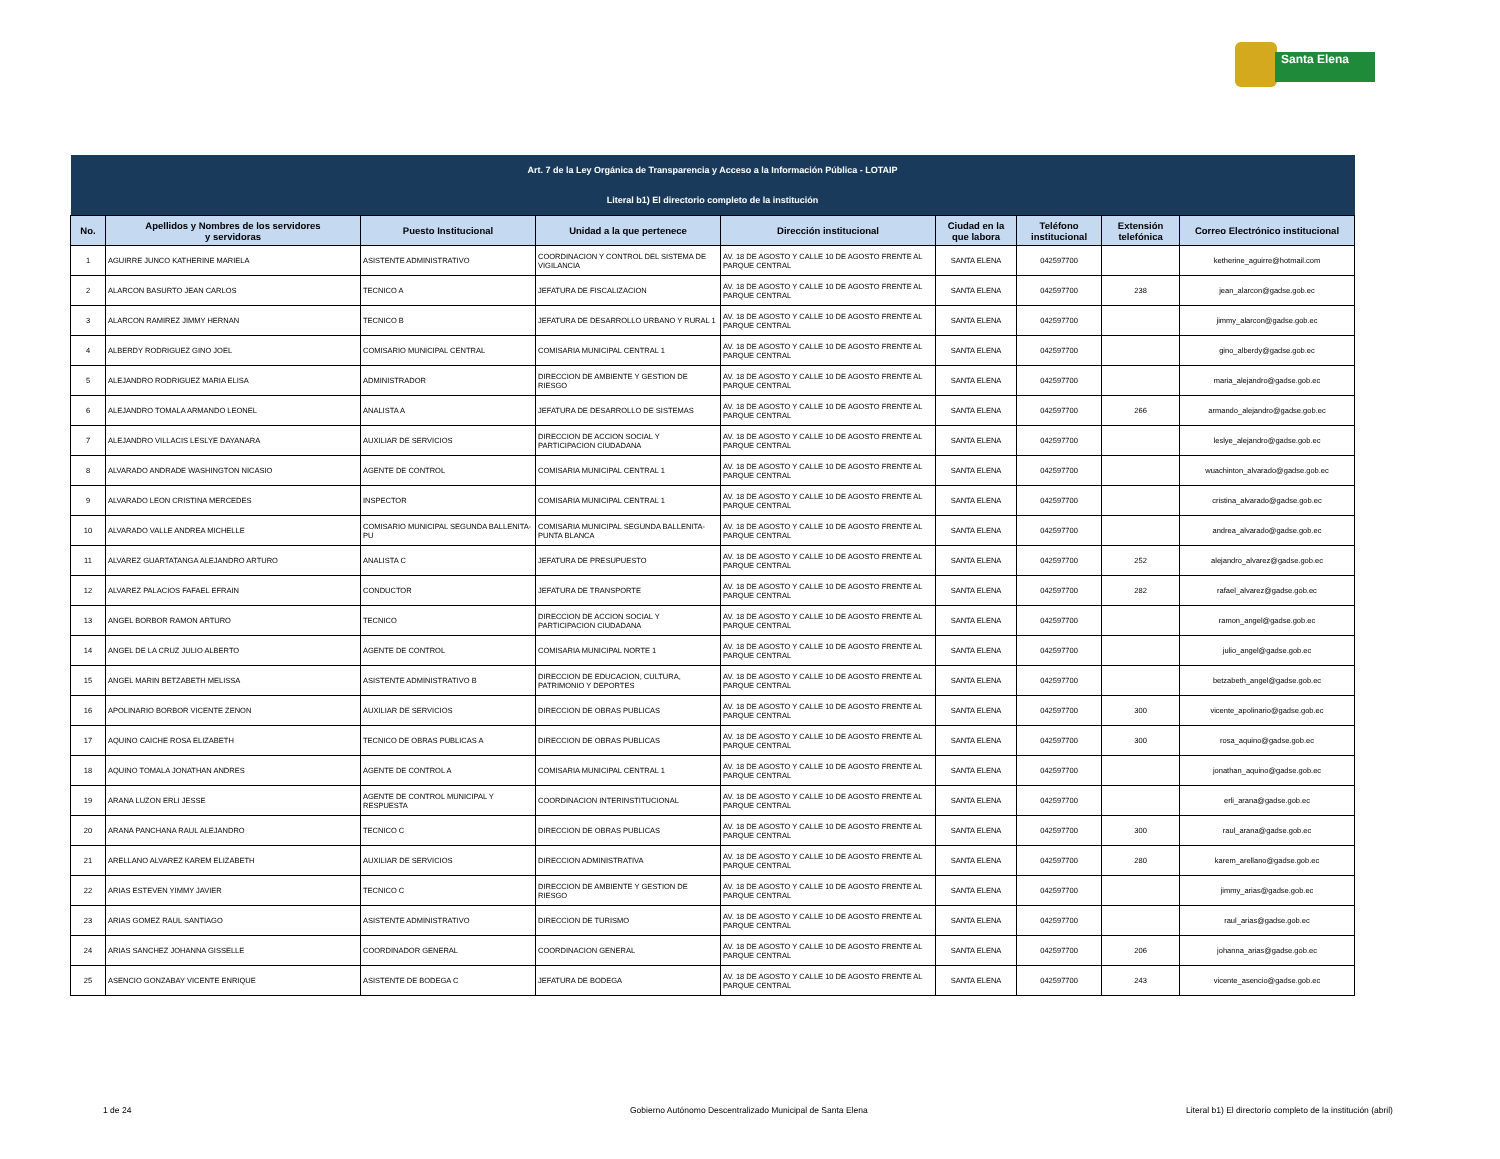Santa Elena
| Art. 7 de la Ley Orgánica de Transparencia y Acceso a la Información Pública - LOTAIP | | | | | | | | |
| --- | --- | --- | --- | --- | --- | --- | --- | --- |
| Literal b1) El directorio completo de la institución | | | | | | | | |
| No. | Apellidos y Nombres de los servidores y servidoras | Puesto Institucional | Unidad a la que pertenece | Dirección institucional | Ciudad en la que labora | Teléfono institucional | Extensión telefónica | Correo Electrónico institucional |
| 1 | AGUIRRE JUNCO KATHERINE MARIELA | ASISTENTE ADMINISTRATIVO | COORDINACION Y CONTROL DEL SISTEMA DE VIGILANCIA | AV. 18 DE AGOSTO Y CALLE 10 DE AGOSTO FRENTE AL PARQUE CENTRAL | SANTA ELENA | 042597700 | | ketherine_aguirre@hotmail.com |
| 2 | ALARCON BASURTO JEAN CARLOS | TECNICO A | JEFATURA DE FISCALIZACION | AV. 18 DE AGOSTO Y CALLE 10 DE AGOSTO FRENTE AL PARQUE CENTRAL | SANTA ELENA | 042597700 | 238 | jean_alarcon@gadse.gob.ec |
| 3 | ALARCON RAMIREZ JIMMY HERNAN | TECNICO B | JEFATURA DE DESARROLLO URBANO Y RURAL 1 | AV. 18 DE AGOSTO Y CALLE 10 DE AGOSTO FRENTE AL PARQUE CENTRAL | SANTA ELENA | 042597700 | | jimmy_alarcon@gadse.gob.ec |
| 4 | ALBERDY RODRIGUEZ GINO JOEL | COMISARIO MUNICIPAL CENTRAL | COMISARIA MUNICIPAL CENTRAL 1 | AV. 18 DE AGOSTO Y CALLE 10 DE AGOSTO FRENTE AL PARQUE CENTRAL | SANTA ELENA | 042597700 | | gino_alberdy@gadse.gob.ec |
| 5 | ALEJANDRO RODRIGUEZ MARIA ELISA | ADMINISTRADOR | DIRECCION DE AMBIENTE Y GESTION DE RIESGO | AV. 18 DE AGOSTO Y CALLE 10 DE AGOSTO FRENTE AL PARQUE CENTRAL | SANTA ELENA | 042597700 | | maria_alejandro@gadse.gob.ec |
| 6 | ALEJANDRO TOMALA ARMANDO LEONEL | ANALISTA A | JEFATURA DE DESARROLLO DE SISTEMAS | AV. 18 DE AGOSTO Y CALLE 10 DE AGOSTO FRENTE AL PARQUE CENTRAL | SANTA ELENA | 042597700 | 266 | armando_alejandro@gadse.gob.ec |
| 7 | ALEJANDRO VILLACIS LESLYE DAYANARA | AUXILIAR DE SERVICIOS | DIRECCION DE ACCION SOCIAL Y PARTICIPACION CIUDADANA | AV. 18 DE AGOSTO Y CALLE 10 DE AGOSTO FRENTE AL PARQUE CENTRAL | SANTA ELENA | 042597700 | | leslye_alejandro@gadse.gob.ec |
| 8 | ALVARADO ANDRADE WASHINGTON NICASIO | AGENTE DE CONTROL | COMISARIA MUNICIPAL CENTRAL 1 | AV. 18 DE AGOSTO Y CALLE 10 DE AGOSTO FRENTE AL PARQUE CENTRAL | SANTA ELENA | 042597700 | | wuachinton_alvarado@gadse.gob.ec |
| 9 | ALVARADO LEON CRISTINA MERCEDES | INSPECTOR | COMISARIA MUNICIPAL CENTRAL 1 | AV. 18 DE AGOSTO Y CALLE 10 DE AGOSTO FRENTE AL PARQUE CENTRAL | SANTA ELENA | 042597700 | | cristina_alvarado@gadse.gob.ec |
| 10 | ALVARADO VALLE ANDREA MICHELLE | COMISARIO MUNICIPAL SEGUNDA BALLENITA-PU | COMISARIA MUNICIPAL SEGUNDA BALLENITA-PUNTA BLANCA | AV. 18 DE AGOSTO Y CALLE 10 DE AGOSTO FRENTE AL PARQUE CENTRAL | SANTA ELENA | 042597700 | | andrea_alvarado@gadse.gob.ec |
| 11 | ALVAREZ GUARTATANGA ALEJANDRO ARTURO | ANALISTA C | JEFATURA DE PRESUPUESTO | AV. 18 DE AGOSTO Y CALLE 10 DE AGOSTO FRENTE AL PARQUE CENTRAL | SANTA ELENA | 042597700 | 252 | alejandro_alvarez@gadse.gob.ec |
| 12 | ALVAREZ PALACIOS FAFAEL EFRAIN | CONDUCTOR | JEFATURA DE TRANSPORTE | AV. 18 DE AGOSTO Y CALLE 10 DE AGOSTO FRENTE AL PARQUE CENTRAL | SANTA ELENA | 042597700 | 282 | rafael_alvarez@gadse.gob.ec |
| 13 | ANGEL BORBOR RAMON ARTURO | TECNICO | DIRECCION DE ACCION SOCIAL Y PARTICIPACION CIUDADANA | AV. 18 DE AGOSTO Y CALLE 10 DE AGOSTO FRENTE AL PARQUE CENTRAL | SANTA ELENA | 042597700 | | ramon_angel@gadse.gob.ec |
| 14 | ANGEL DE LA CRUZ JULIO ALBERTO | AGENTE DE CONTROL | COMISARIA MUNICIPAL NORTE 1 | AV. 18 DE AGOSTO Y CALLE 10 DE AGOSTO FRENTE AL PARQUE CENTRAL | SANTA ELENA | 042597700 | | julio_angel@gadse.gob.ec |
| 15 | ANGEL MARIN BETZABETH MELISSA | ASISTENTE ADMINISTRATIVO B | DIRECCION DE EDUCACION, CULTURA, PATRIMONIO Y DEPORTES | AV. 18 DE AGOSTO Y CALLE 10 DE AGOSTO FRENTE AL PARQUE CENTRAL | SANTA ELENA | 042597700 | | betzabeth_angel@gadse.gob.ec |
| 16 | APOLINARIO BORBOR VICENTE ZENON | AUXILIAR DE SERVICIOS | DIRECCION DE OBRAS PUBLICAS | AV. 18 DE AGOSTO Y CALLE 10 DE AGOSTO FRENTE AL PARQUE CENTRAL | SANTA ELENA | 042597700 | 300 | vicente_apolinario@gadse.gob.ec |
| 17 | AQUINO CAICHE ROSA ELIZABETH | TECNICO DE OBRAS PUBLICAS A | DIRECCION DE OBRAS PUBLICAS | AV. 18 DE AGOSTO Y CALLE 10 DE AGOSTO FRENTE AL PARQUE CENTRAL | SANTA ELENA | 042597700 | 300 | rosa_aquino@gadse.gob.ec |
| 18 | AQUINO TOMALA JONATHAN ANDRES | AGENTE DE CONTROL A | COMISARIA MUNICIPAL CENTRAL 1 | AV. 18 DE AGOSTO Y CALLE 10 DE AGOSTO FRENTE AL PARQUE CENTRAL | SANTA ELENA | 042597700 | | jonathan_aquino@gadse.gob.ec |
| 19 | ARANA LUZON ERLI JESSE | AGENTE DE CONTROL MUNICIPAL Y RESPUESTA | COORDINACION INTERINSTITUCIONAL | AV. 18 DE AGOSTO Y CALLE 10 DE AGOSTO FRENTE AL PARQUE CENTRAL | SANTA ELENA | 042597700 | | erli_arana@gadse.gob.ec |
| 20 | ARANA PANCHANA RAUL ALEJANDRO | TECNICO C | DIRECCION DE OBRAS PUBLICAS | AV. 18 DE AGOSTO Y CALLE 10 DE AGOSTO FRENTE AL PARQUE CENTRAL | SANTA ELENA | 042597700 | 300 | raul_arana@gadse.gob.ec |
| 21 | ARELLANO ALVAREZ KAREM ELIZABETH | AUXILIAR DE SERVICIOS | DIRECCION ADMINISTRATIVA | AV. 18 DE AGOSTO Y CALLE 10 DE AGOSTO FRENTE AL PARQUE CENTRAL | SANTA ELENA | 042597700 | 280 | karem_arellano@gadse.gob.ec |
| 22 | ARIAS ESTEVEN YIMMY JAVIER | TECNICO C | DIRECCION DE AMBIENTE Y GESTION DE RIESGO | AV. 18 DE AGOSTO Y CALLE 10 DE AGOSTO FRENTE AL PARQUE CENTRAL | SANTA ELENA | 042597700 | | jimmy_arias@gadse.gob.ec |
| 23 | ARIAS GOMEZ RAUL SANTIAGO | ASISTENTE ADMINISTRATIVO | DIRECCION DE TURISMO | AV. 18 DE AGOSTO Y CALLE 10 DE AGOSTO FRENTE AL PARQUE CENTRAL | SANTA ELENA | 042597700 | | raul_arias@gadse.gob.ec |
| 24 | ARIAS SANCHEZ JOHANNA GISSELLE | COORDINADOR GENERAL | COORDINACION GENERAL | AV. 18 DE AGOSTO Y CALLE 10 DE AGOSTO FRENTE AL PARQUE CENTRAL | SANTA ELENA | 042597700 | 206 | johanna_arias@gadse.gob.ec |
| 25 | ASENCIO GONZABAY VICENTE ENRIQUE | ASISTENTE DE BODEGA C | JEFATURA DE BODEGA | AV. 18 DE AGOSTO Y CALLE 10 DE AGOSTO FRENTE AL PARQUE CENTRAL | SANTA ELENA | 042597700 | 243 | vicente_asencio@gadse.gob.ec |
1 de 24 Gobierno Autónomo Descentralizado Municipal de Santa Elena Literal b1) El directorio completo de la institución (abril)